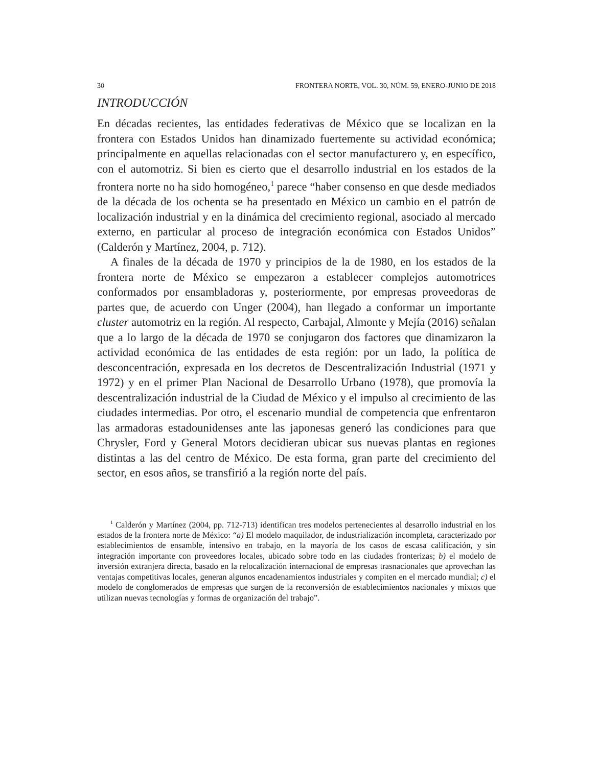30 FRONTERA NORTE, VOL. 30, NÚM. 59, ENERO-JUNIO DE 2018
INTRODUCCIÓN
En décadas recientes, las entidades federativas de México que se localizan en la frontera con Estados Unidos han dinamizado fuertemente su actividad económica; principalmente en aquellas relacionadas con el sector manufacturero y, en específico, con el automotriz. Si bien es cierto que el desarrollo industrial en los estados de la frontera norte no ha sido homogéneo,<sup>1</sup> parece “haber consenso en que desde mediados de la década de los ochenta se ha presentado en México un cambio en el patrón de localización industrial y en la dinámica del crecimiento regional, asociado al mercado externo, en particular al proceso de integración económica con Estados Unidos” (Calderón y Martínez, 2004, p. 712).
A finales de la década de 1970 y principios de la de 1980, en los estados de la frontera norte de México se empezaron a establecer complejos automotrices conformados por ensambladoras y, posteriormente, por empresas proveedoras de partes que, de acuerdo con Unger (2004), han llegado a conformar un importante cluster automotriz en la región. Al respecto, Carbajal, Almonte y Mejía (2016) señalan que a lo largo de la década de 1970 se conjugaron dos factores que dinamizaron la actividad económica de las entidades de esta región: por un lado, la política de desconcentración, expresada en los decretos de Descentralización Industrial (1971 y 1972) y en el primer Plan Nacional de Desarrollo Urbano (1978), que promovía la descentralización industrial de la Ciudad de México y el impulso al crecimiento de las ciudades intermedias. Por otro, el escenario mundial de competencia que enfrentaron las armadoras estadounidenses ante las japonesas generó las condiciones para que Chrysler, Ford y General Motors decidieran ubicar sus nuevas plantas en regiones distintas a las del centro de México. De esta forma, gran parte del crecimiento del sector, en esos años, se transfirió a la región norte del país.
<sup>1</sup> Calderón y Martínez (2004, pp. 712-713) identifican tres modelos pertenecientes al desarrollo industrial en los estados de la frontera norte de México: “a) El modelo maquilador, de industrialización incompleta, caracterizado por establecimientos de ensamble, intensivo en trabajo, en la mayoría de los casos de escasa calificación, y sin integración importante con proveedores locales, ubicado sobre todo en las ciudades fronterizas; b) el modelo de inversión extranjera directa, basado en la relocalización internacional de empresas trasnacionales que aprovechan las ventajas competitivas locales, generan algunos encadenamientos industriales y compiten en el mercado mundial; c) el modelo de conglomerados de empresas que surgen de la reconversión de establecimientos nacionales y mixtos que utilizan nuevas tecnologías y formas de organización del trabajo”.